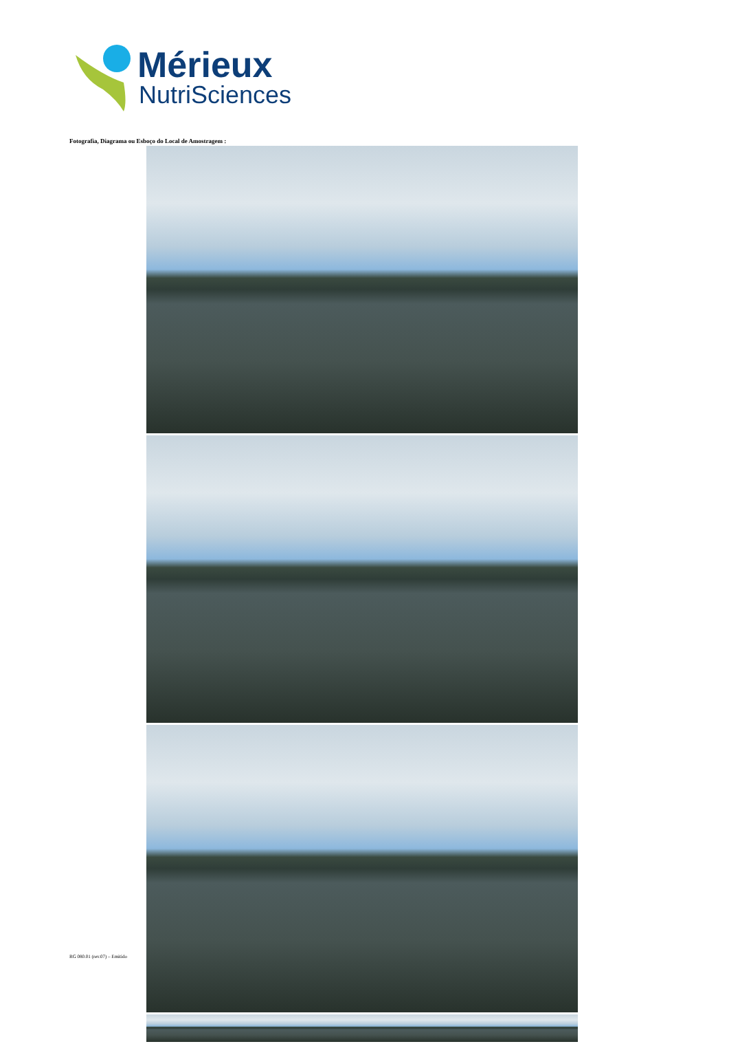Mérieux
NutriSciences
Fotografia, Diagrama ou Esboço do Local de Amostragem :
RG 080.01 (rev.07) – Emitido